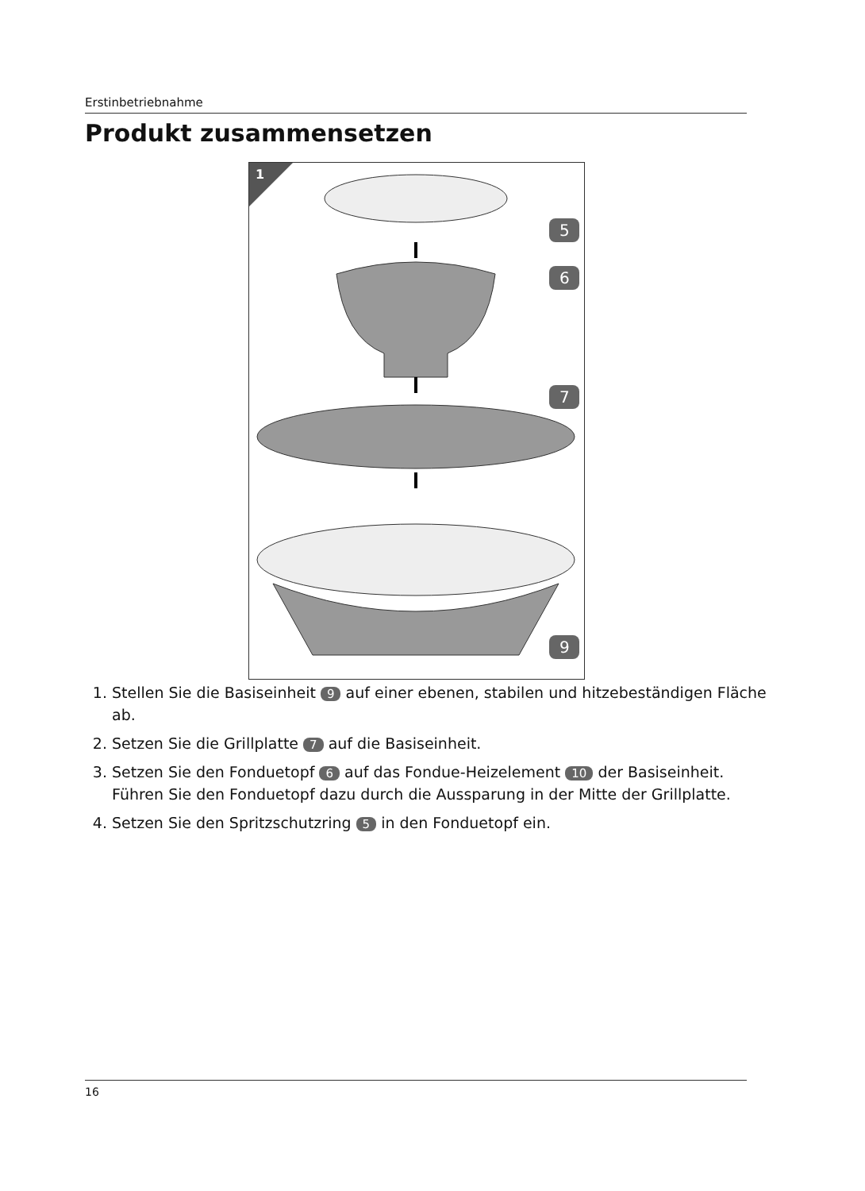Erstinbetriebnahme
Produkt zusammensetzen
1
5
6
7
9
1. Stellen Sie die Basiseinheit 9 auf einer ebenen, stabilen und hitzebeständigen Fläche ab.
2. Setzen Sie die Grillplatte 7 auf die Basiseinheit.
3. Setzen Sie den Fonduetopf 6 auf das Fondue-Heizelement 10 der Basiseinheit. Führen Sie den Fonduetopf dazu durch die Aussparung in der Mitte der Grillplatte.
4. Setzen Sie den Spritzschutzring 5 in den Fonduetopf ein.
16